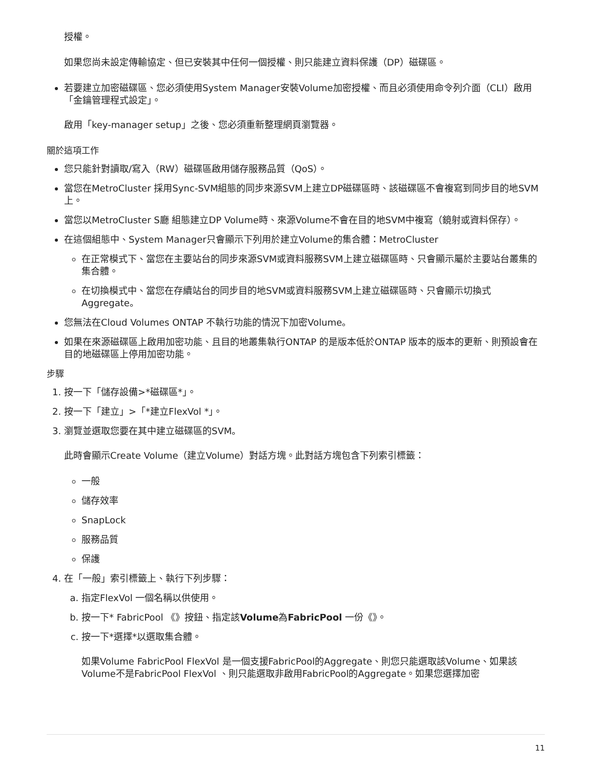授權。
如果您尚未設定傳輸協定、但已安裝其中任何一個授權、則只能建立資料保護（DP）磁碟區。
若要建立加密磁碟區、您必須使用System Manager安裝Volume加密授權、而且必須使用命令列介面（CLI）啟用「金鑰管理程式設定」。
啟用「key-manager setup」之後、您必須重新整理網頁瀏覽器。
關於這項工作
您只能針對讀取/寫入（RW）磁碟區啟用儲存服務品質（QoS）。
當您在MetroCluster 採用Sync-SVM組態的同步來源SVM上建立DP磁碟區時、該磁碟區不會複寫到同步目的地SVM上。
當您以MetroCluster S廳 組態建立DP Volume時、來源Volume不會在目的地SVM中複寫（鏡射或資料保存）。
在這個組態中、System Manager只會顯示下列用於建立Volume的集合體：MetroCluster
在正常模式下、當您在主要站台的同步來源SVM或資料服務SVM上建立磁碟區時、只會顯示屬於主要站台叢集的集合體。
在切換模式中、當您在存續站台的同步目的地SVM或資料服務SVM上建立磁碟區時、只會顯示切換式Aggregate。
您無法在Cloud Volumes ONTAP 不執行功能的情況下加密Volume。
如果在來源磁碟區上啟用加密功能、且目的地叢集執行ONTAP 的是版本低於ONTAP 版本的版本的更新、則預設會在目的地磁碟區上停用加密功能。
步驟
1. 按一下「儲存設備>*磁碟區*」。
2. 按一下「建立」>「*建立FlexVol *」。
3. 瀏覽並選取您要在其中建立磁碟區的SVM。
此時會顯示Create Volume（建立Volume）對話方塊。此對話方塊包含下列索引標籤：
一般
儲存效率
SnapLock
服務品質
保護
4. 在「一般」索引標籤上、執行下列步驟：
a. 指定FlexVol 一個名稱以供使用。
b. 按一下* FabricPool 《》按鈕、指定該Volume為FabricPool 一份《》。
c. 按一下*選擇*以選取集合體。
如果Volume FabricPool FlexVol 是一個支援FabricPool的Aggregate、則您只能選取該Volume、如果該Volume不是FabricPool FlexVol 、則只能選取非啟用FabricPool的Aggregate。如果您選擇加密
11